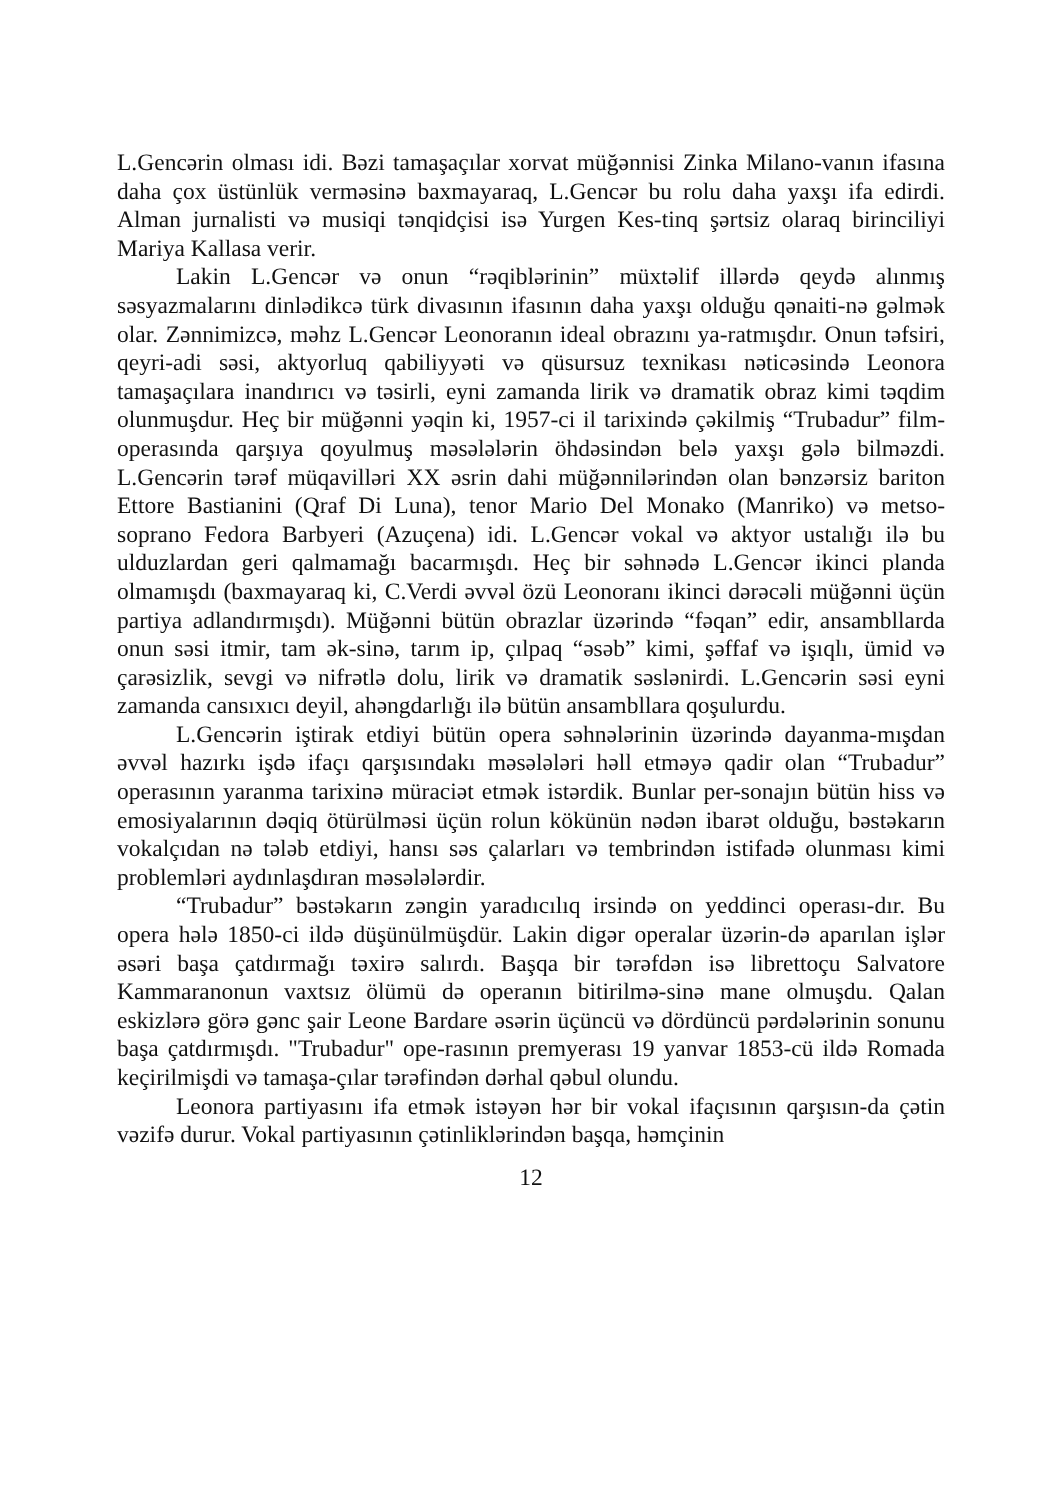L.Gencərin olması idi. Bəzi tamaşaçılar xorvat müğənnisi Zinka Milano-vanın ifasına daha çox üstünlük verməsinə baxmayaraq, L.Gencər bu rolu daha yaxşı ifa edirdi. Alman jurnalisti və musiqi tənqidçisi isə Yurgen Kes-tinq şərtsiz olaraq birinciliyi Mariya Kallasa verir.
Lakin L.Gencər və onun “rəqiblərinin” müxtəlif illərdə qeydə alınmış səsyazmalarını dinlədikcə türk divasının ifasının daha yaxşı olduğu qənaiti-nə gəlmək olar. Zənnimizcə, məhz L.Gencər Leonoranın ideal obrazını ya-ratmışdır. Onun təfsiri, qeyri-adi səsi, aktyorluq qabiliyyəti və qüsursuz texnikası nəticəsində Leonora tamaşaçılara inandırıcı və təsirli, eyni zamanda lirik və dramatik obraz kimi təqdim olunmuşdur. Heç bir müğənni yəqin ki, 1957-ci il tarixində çəkilmiş “Trubadur” film-operasında qarşıya qoyulmuş məsələlərin öhdəsindən belə yaxşı gələ bilməzdi. L.Gencərin tərəf müqavilləri XX əsrin dahi müğənnilərindən olan bənzərsiz bariton Ettore Bastianini (Qraf Di Luna), tenor Mario Del Monako (Manriko) və metso-soprano Fedora Barbyeri (Azuçena) idi. L.Gencər vokal və aktyor ustalığı ilə bu ulduzlardan geri qalmamağı bacarmışdı. Heç bir səhnədə L.Gencər ikinci planda olmamışdı (baxmayaraq ki, C.Verdi əvvəl özü Leonoranı ikinci dərəcəli müğənni üçün partiya adlandırmışdı). Müğənni bütün obrazlar üzərində “fəqan” edir, ansambllarda onun səsi itmir, tam ək-sinə, tarım ip, çılpaq “əsəb” kimi, şəffaf və işıqlı, ümid və çarəsizlik, sevgi və nifrətlə dolu, lirik və dramatik səslənirdi. L.Gencərin səsi eyni zamanda cansıxıcı deyil, ahəngdarlığı ilə bütün ansambllara qoşulurdu.
L.Gencərin iştirak etdiyi bütün opera səhnələrinin üzərində dayanma-mışdan əvvəl hazırkı işdə ifaçı qarşısındakı məsələləri həll etməyə qadir olan “Trubadur” operasının yaranma tarixinə müraciət etmək istərdik. Bunlar per-sonajın bütün hiss və emosiyalarının dəqiq ötürülməsi üçün rolun kökünün nədən ibarət olduğu, bəstəkarın vokalçıdan nə tələb etdiyi, hansı səs çalarları və tembrindən istifadə olunması kimi problemləri aydınlaşdıran məsələlərdir.
“Trubadur” bəstəkarın zəngin yaradıcılıq irsində on yeddinci operası-dır. Bu opera hələ 1850-ci ildə düşünülmüşdür. Lakin digər operalar üzərin-də aparılan işlər əsəri başa çatdırmağı təxirə salırdı. Başqa bir tərəfdən isə librettoçu Salvatore Kammaranonun vaxtsız ölümü də operanın bitirilmə-sinə mane olmuşdu. Qalan eskizlərə görə gənc şair Leone Bardare əsərin üçüncü və dördüncü pərdələrinin sonunu başa çatdırmışdı. "Trubadur" ope-rasının premyerası 19 yanvar 1853-cü ildə Romada keçirilmişdi və tamaşa-çılar tərəfindən dərhal qəbul olundu.
Leonora partiyasını ifa etmək istəyən hər bir vokal ifaçısının qarşısın-da çətin vəzifə durur. Vokal partiyasının çətinliklərindən başqa, həmçinin
12